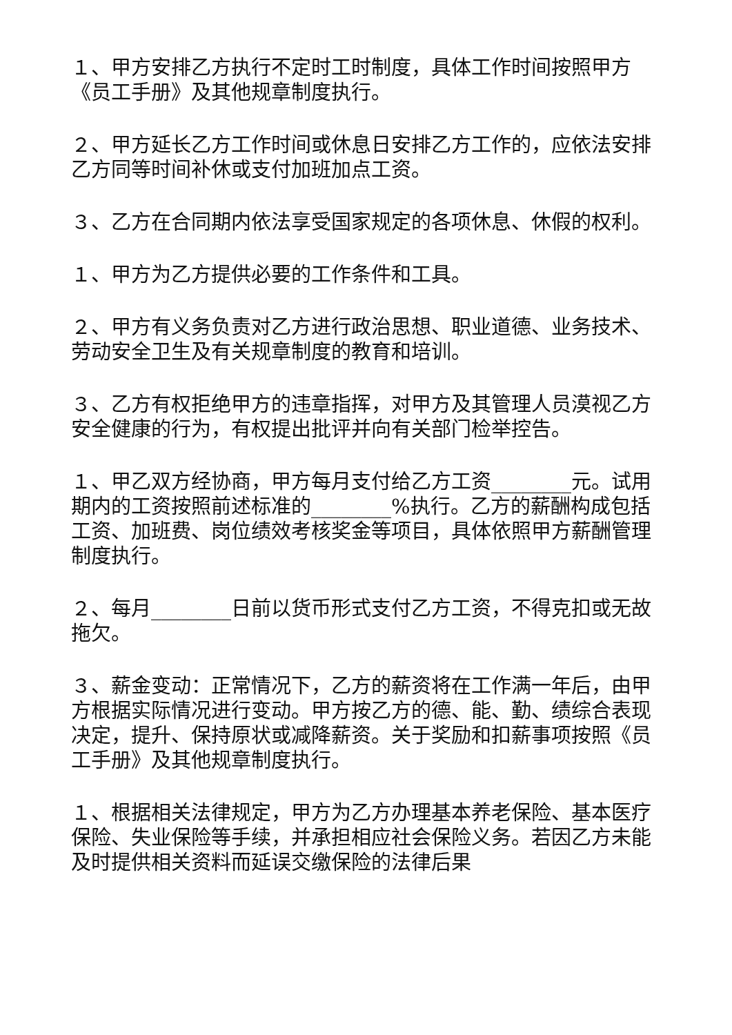１、甲方安排乙方执行不定时工时制度，具体工作时间按照甲方《员工手册》及其他规章制度执行。
２、甲方延长乙方工作时间或休息日安排乙方工作的，应依法安排乙方同等时间补休或支付加班加点工资。
３、乙方在合同期内依法享受国家规定的各项休息、休假的权利。
１、甲方为乙方提供必要的工作条件和工具。
２、甲方有义务负责对乙方进行政治思想、职业道德、业务技术、劳动安全卫生及有关规章制度的教育和培训。
３、乙方有权拒绝甲方的违章指挥，对甲方及其管理人员漠视乙方安全健康的行为，有权提出批评并向有关部门检举控告。
１、甲乙双方经协商，甲方每月支付给乙方工资________元。试用期内的工资按照前述标准的________%执行。乙方的薪酬构成包括工资、加班费、岗位绩效考核奖金等项目，具体依照甲方薪酬管理制度执行。
２、每月________日前以货币形式支付乙方工资，不得克扣或无故拖欠。
３、薪金变动：正常情况下，乙方的薪资将在工作满一年后，由甲方根据实际情况进行变动。甲方按乙方的德、能、勤、绩综合表现决定，提升、保持原状或减降薪资。关于奖励和扣薪事项按照《员工手册》及其他规章制度执行。
１、根据相关法律规定，甲方为乙方办理基本养老保险、基本医疗保险、失业保险等手续，并承担相应社会保险义务。若因乙方未能及时提供相关资料而延误交缴保险的法律后果